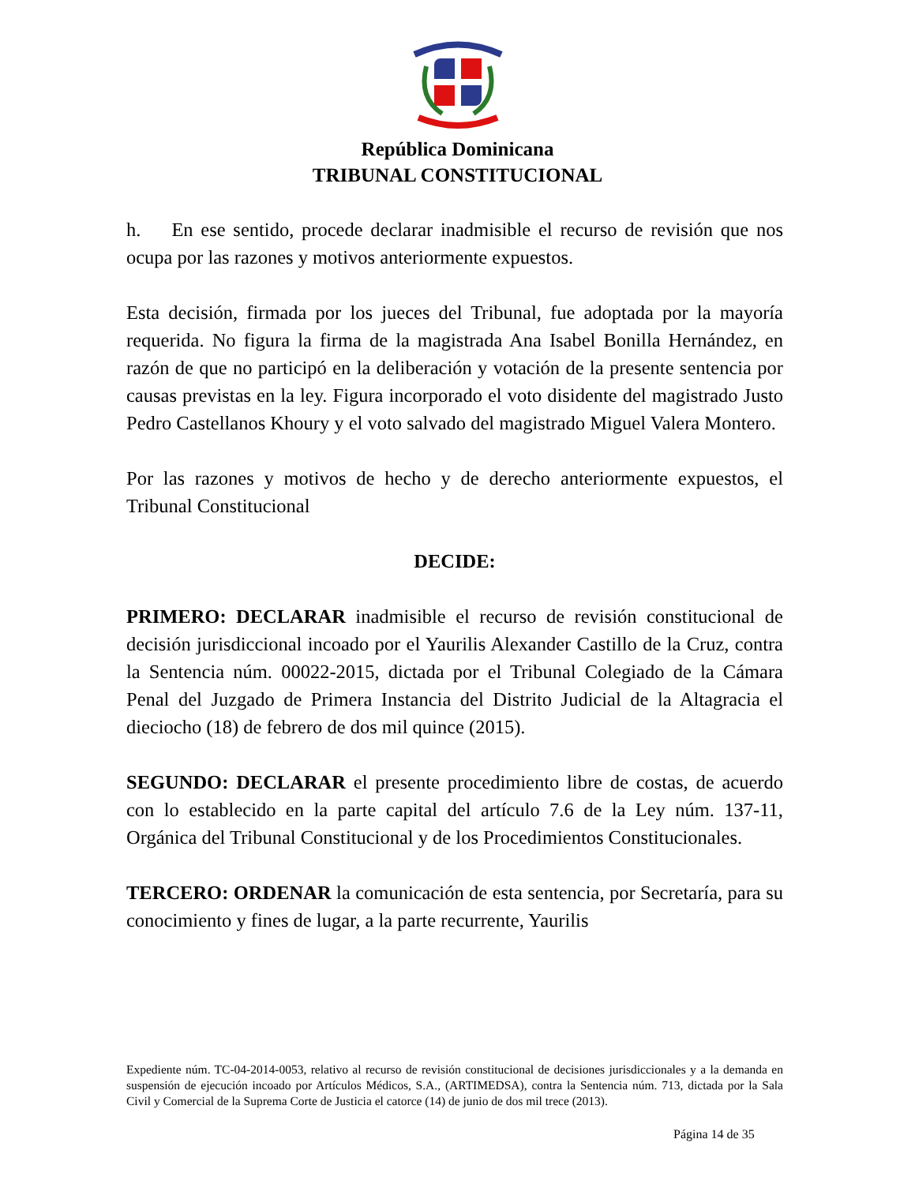República Dominicana
TRIBUNAL CONSTITUCIONAL
h. En ese sentido, procede declarar inadmisible el recurso de revisión que nos ocupa por las razones y motivos anteriormente expuestos.
Esta decisión, firmada por los jueces del Tribunal, fue adoptada por la mayoría requerida. No figura la firma de la magistrada Ana Isabel Bonilla Hernández, en razón de que no participó en la deliberación y votación de la presente sentencia por causas previstas en la ley. Figura incorporado el voto disidente del magistrado Justo Pedro Castellanos Khoury y el voto salvado del magistrado Miguel Valera Montero.
Por las razones y motivos de hecho y de derecho anteriormente expuestos, el Tribunal Constitucional
DECIDE:
PRIMERO: DECLARAR inadmisible el recurso de revisión constitucional de decisión jurisdiccional incoado por el Yaurilis Alexander Castillo de la Cruz, contra la Sentencia núm. 00022-2015, dictada por el Tribunal Colegiado de la Cámara Penal del Juzgado de Primera Instancia del Distrito Judicial de la Altagracia el dieciocho (18) de febrero de dos mil quince (2015).
SEGUNDO: DECLARAR el presente procedimiento libre de costas, de acuerdo con lo establecido en la parte capital del artículo 7.6 de la Ley núm. 137-11, Orgánica del Tribunal Constitucional y de los Procedimientos Constitucionales.
TERCERO: ORDENAR la comunicación de esta sentencia, por Secretaría, para su conocimiento y fines de lugar, a la parte recurrente, Yaurilis
Expediente núm. TC-04-2014-0053, relativo al recurso de revisión constitucional de decisiones jurisdiccionales y a la demanda en suspensión de ejecución incoado por Artículos Médicos, S.A., (ARTIMEDSA), contra la Sentencia núm. 713, dictada por la Sala Civil y Comercial de la Suprema Corte de Justicia el catorce (14) de junio de dos mil trece (2013).
Página 14 de 35